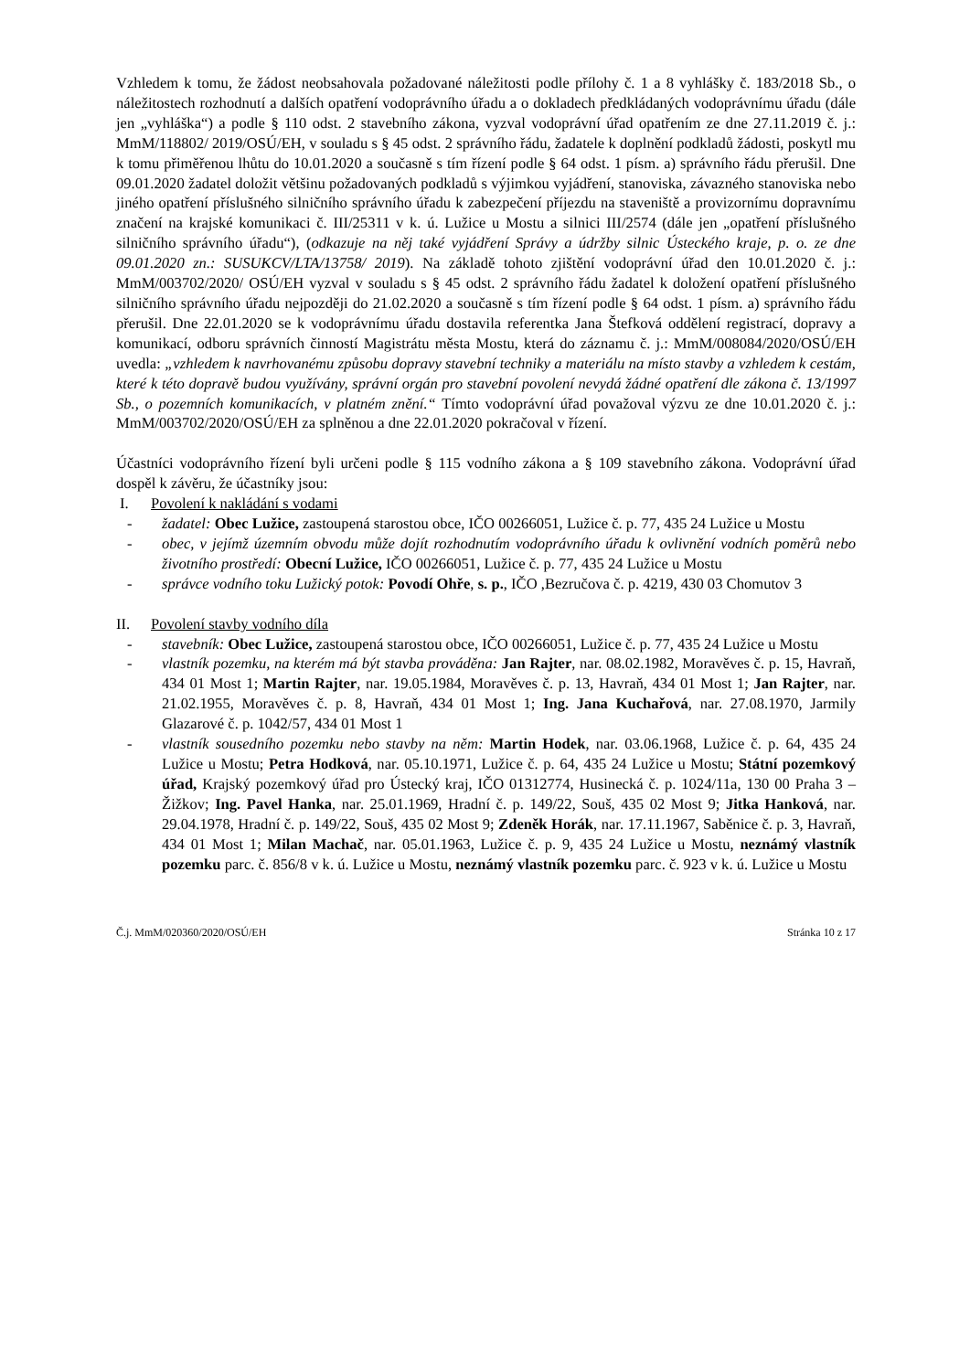Vzhledem k tomu, že žádost neobsahovala požadované náležitosti podle přílohy č. 1 a 8 vyhlášky č. 183/2018 Sb., o náležitostech rozhodnutí a dalších opatření vodoprávního úřadu a o dokladech předkládaných vodoprávnímu úřadu (dále jen „vyhláška“) a podle § 110 odst. 2 stavebního zákona, vyzval vodoprávní úřad opatřením ze dne 27.11.2019 č. j.: MmM/118802/ 2019/OSÚ/EH, v souladu s § 45 odst. 2 správního řádu, žadatele k doplnění podkladů žádosti, poskytl mu k tomu přiměřenou lhůtu do 10.01.2020 a současně s tím řízení podle § 64 odst. 1 písm. a) správního řádu přerušil. Dne 09.01.2020 žadatel doložit většinu požadovaných podkladů s výjimkou vyjádření, stanoviska, závazného stanoviska nebo jiného opatření příslušného silničního správního úřadu k zabezpečení příjezdu na staveniště a provizornímu dopravnímu značení na krajské komunikaci č. III/25311 v k. ú. Lužice u Mostu a silnici III/2574 (dále jen „opatření příslušného silničního správního úřadu“), (odkazuje na něj také vyjádření Správy a údržby silnic Ústeckého kraje, p. o. ze dne 09.01.2020 zn.: SUSUKCV/LTA/13758/ 2019). Na základě tohoto zjištění vodoprávní úřad den 10.01.2020 č. j.: MmM/003702/2020/ OSÚ/EH vyzval v souladu s § 45 odst. 2 správního řádu žadatel k doložení opatření příslušného silničního správního úřadu nejpozději do 21.02.2020 a současně s tím řízení podle § 64 odst. 1 písm. a) správního řádu přerušil. Dne 22.01.2020 se k vodoprávnímu úřadu dostavila referentka Jana Štefková oddělení registrací, dopravy a komunikací, odboru správních činností Magistrátu města Mostu, která do záznamu č. j.: MmM/008084/2020/OSÚ/EH uvedla: „vzhledem k navrhovanému způsobu dopravy stavební techniky a materiálu na místo stavby a vzhledem k cestám, které k této dopravě budou využívány, správní orgán pro stavební povolení nevydá žádné opatření dle zákona č. 13/1997 Sb., o pozemních komunikacích, v platném znění.“ Tímto vodoprávní úřad považoval výzvu ze dne 10.01.2020 č. j.: MmM/003702/2020/OSÚ/EH za splněnou a dne 22.01.2020 pokračoval v řízení.
Účastníci vodoprávního řízení byli určeni podle § 115 vodního zákona a § 109 stavebního zákona. Vodoprávní úřad dospěl k závěru, že účastníky jsou:
I. Povolení k nakládání s vodami
- žadatel: Obec Lužice, zastoupená starostou obce, IČO 00266051, Lužice č. p. 77, 435 24 Lužice u Mostu
- obec, v jejímž územním obvodu může dojít rozhodnutím vodoprávního úřadu k ovlivnění vodních poměrů nebo životního prostředí: Obecní Lužice, IČO 00266051, Lužice č. p. 77, 435 24 Lužice u Mostu
- správce vodního toku Lužický potok: Povodí Ohře, s. p., IČO ,Bezručova č. p. 4219, 430 03 Chomutov 3
II. Povolení stavby vodního díla
- stavebník: Obec Lužice, zastoupená starostou obce, IČO 00266051, Lužice č. p. 77, 435 24 Lužice u Mostu
- vlastník pozemku, na kterém má být stavba prováděna: Jan Rajter, nar. 08.02.1982, Moravěves č. p. 15, Havraň, 434 01 Most 1; Martin Rajter, nar. 19.05.1984, Moravěves č. p. 13, Havraň, 434 01 Most 1; Jan Rajter, nar. 21.02.1955, Moravěves č. p. 8, Havraň, 434 01 Most 1; Ing. Jana Kuchařová, nar. 27.08.1970, Jarmily Glazarové č. p. 1042/57, 434 01 Most 1
- vlastník sousedního pozemku nebo stavby na něm: Martin Hodek, nar. 03.06.1968, Lužice č. p. 64, 435 24 Lužice u Mostu; Petra Hodková, nar. 05.10.1971, Lužice č. p. 64, 435 24 Lužice u Mostu; Státní pozemkový úřad, Krajský pozemkový úřad pro Ústecký kraj, IČO 01312774, Husinecká č. p. 1024/11a, 130 00 Praha 3 – Žižkov; Ing. Pavel Hanka, nar. 25.01.1969, Hradní č. p. 149/22, Souš, 435 02 Most 9; Jitka Hanková, nar. 29.04.1978, Hradní č. p. 149/22, Souš, 435 02 Most 9; Zdeněk Horák, nar. 17.11.1967, Saběnice č. p. 3, Havraň, 434 01 Most 1; Milan Machač, nar. 05.01.1963, Lužice č. p. 9, 435 24 Lužice u Mostu, neznámý vlastník pozemku parc. č. 856/8 v k. ú. Lužice u Mostu, neznámý vlastník pozemku parc. č. 923 v k. ú. Lužice u Mostu
Č.j. MmM/020360/2020/OSÚ/EH Stránka 10 z 17